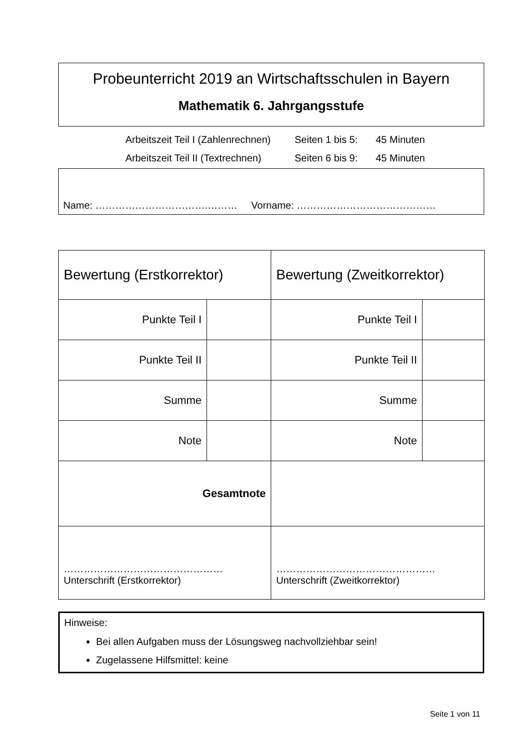Probeunterricht 2019 an Wirtschaftsschulen in Bayern
Mathematik 6. Jahrgangsstufe
Arbeitszeit Teil I (Zahlenrechnen) Seiten 1 bis 5: 45 Minuten
Arbeitszeit Teil II (Textrechnen) Seiten 6 bis 9: 45 Minuten
Name: …………………………….……… Vorname: ……………………………………
| Bewertung (Erstkorrektor) | | Bewertung (Zweitkorrektor) | |
| Punkte Teil I | | Punkte Teil I | |
| Punkte Teil II | | Punkte Teil II | |
| Summe | | Summe | |
| Note | | Note | |
| Gesamtnote | | | |
| ………………………………………… Unterschrift (Erstkorrektor) | | ………………………………………… Unterschrift (Zweitkorrektor) | |
Hinweise:
Bei allen Aufgaben muss der Lösungsweg nachvollziehbar sein!
Zugelassene Hilfsmittel: keine
Seite 1 von 11